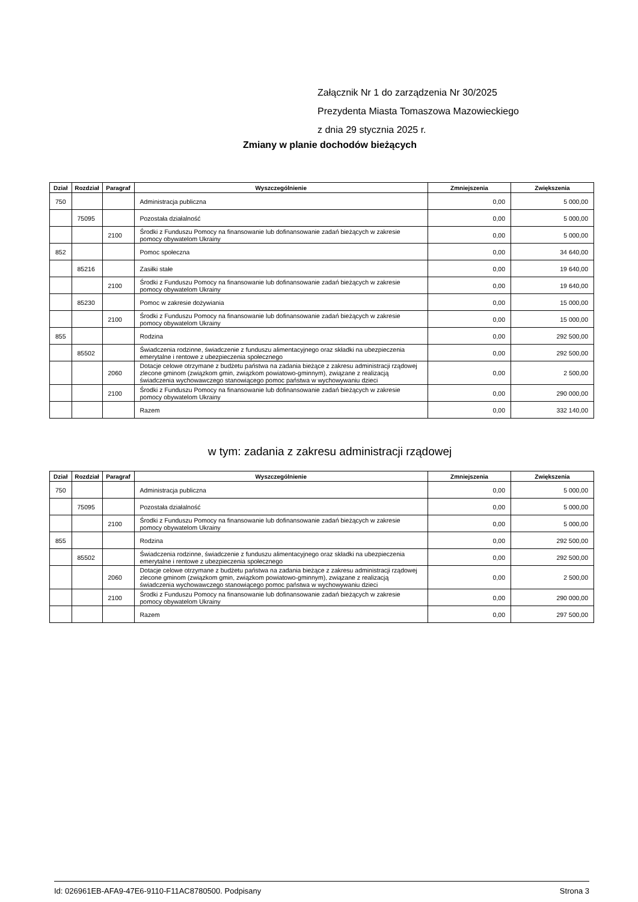Załącznik Nr 1 do zarządzenia Nr 30/2025
Prezydenta Miasta Tomaszowa Mazowieckiego
z dnia 29 stycznia 2025 r.
Zmiany w planie dochodów bieżących
| Dział | Rozdział | Paragraf | Wyszczególnienie | Zmniejszenia | Zwiększenia |
| --- | --- | --- | --- | --- | --- |
| 750 | | | Administracja publiczna | 0,00 | 5 000,00 |
| | 75095 | | Pozostała działalność | 0,00 | 5 000,00 |
| | | 2100 | Środki z Funduszu Pomocy na finansowanie lub dofinansowanie zadań bieżących w zakresie pomocy obywatelom Ukrainy | 0,00 | 5 000,00 |
| 852 | | | Pomoc społeczna | 0,00 | 34 640,00 |
| | 85216 | | Zasiłki stałe | 0,00 | 19 640,00 |
| | | 2100 | Środki z Funduszu Pomocy na finansowanie lub dofinansowanie zadań bieżących w zakresie pomocy obywatelom Ukrainy | 0,00 | 19 640,00 |
| | 85230 | | Pomoc w zakresie dożywiania | 0,00 | 15 000,00 |
| | | 2100 | Środki z Funduszu Pomocy na finansowanie lub dofinansowanie zadań bieżących w zakresie pomocy obywatelom Ukrainy | 0,00 | 15 000,00 |
| 855 | | | Rodzina | 0,00 | 292 500,00 |
| | 85502 | | Świadczenia rodzinne, świadczenie z funduszu alimentacyjnego oraz składki na ubezpieczenia emerytalne i rentowe z ubezpieczenia społecznego | 0,00 | 292 500,00 |
| | | 2060 | Dotacje celowe otrzymane z budżetu państwa na zadania bieżące z zakresu administracji rządowej zlecone gminom (związkom gmin, związkom powiatowo-gminnym), związane z realizacją świadczenia wychowawczego stanowiącego pomoc państwa w wychowywaniu dzieci | 0,00 | 2 500,00 |
| | | 2100 | Środki z Funduszu Pomocy na finansowanie lub dofinansowanie zadań bieżących w zakresie pomocy obywatelom Ukrainy | 0,00 | 290 000,00 |
| | | | Razem | 0,00 | 332 140,00 |
w tym: zadania z zakresu administracji rządowej
| Dział | Rozdział | Paragraf | Wyszczególnienie | Zmniejszenia | Zwiększenia |
| --- | --- | --- | --- | --- | --- |
| 750 | | | Administracja publiczna | 0,00 | 5 000,00 |
| | 75095 | | Pozostała działalność | 0,00 | 5 000,00 |
| | | 2100 | Środki z Funduszu Pomocy na finansowanie lub dofinansowanie zadań bieżących w zakresie pomocy obywatelom Ukrainy | 0,00 | 5 000,00 |
| 855 | | | Rodzina | 0,00 | 292 500,00 |
| | 85502 | | Świadczenia rodzinne, świadczenie z funduszu alimentacyjnego oraz składki na ubezpieczenia emerytalne i rentowe z ubezpieczenia społecznego | 0,00 | 292 500,00 |
| | | 2060 | Dotacje celowe otrzymane z budżetu państwa na zadania bieżące z zakresu administracji rządowej zlecone gminom (związkom gmin, związkom powiatowo-gminnym), związane z realizacją świadczenia wychowawczego stanowiącego pomoc państwa w wychowywaniu dzieci | 0,00 | 2 500,00 |
| | | 2100 | Środki z Funduszu Pomocy na finansowanie lub dofinansowanie zadań bieżących w zakresie pomocy obywatelom Ukrainy | 0,00 | 290 000,00 |
| | | | Razem | 0,00 | 297 500,00 |
Id: 026961EB-AFA9-47E6-9110-F11AC8780500. Podpisany Strona 3